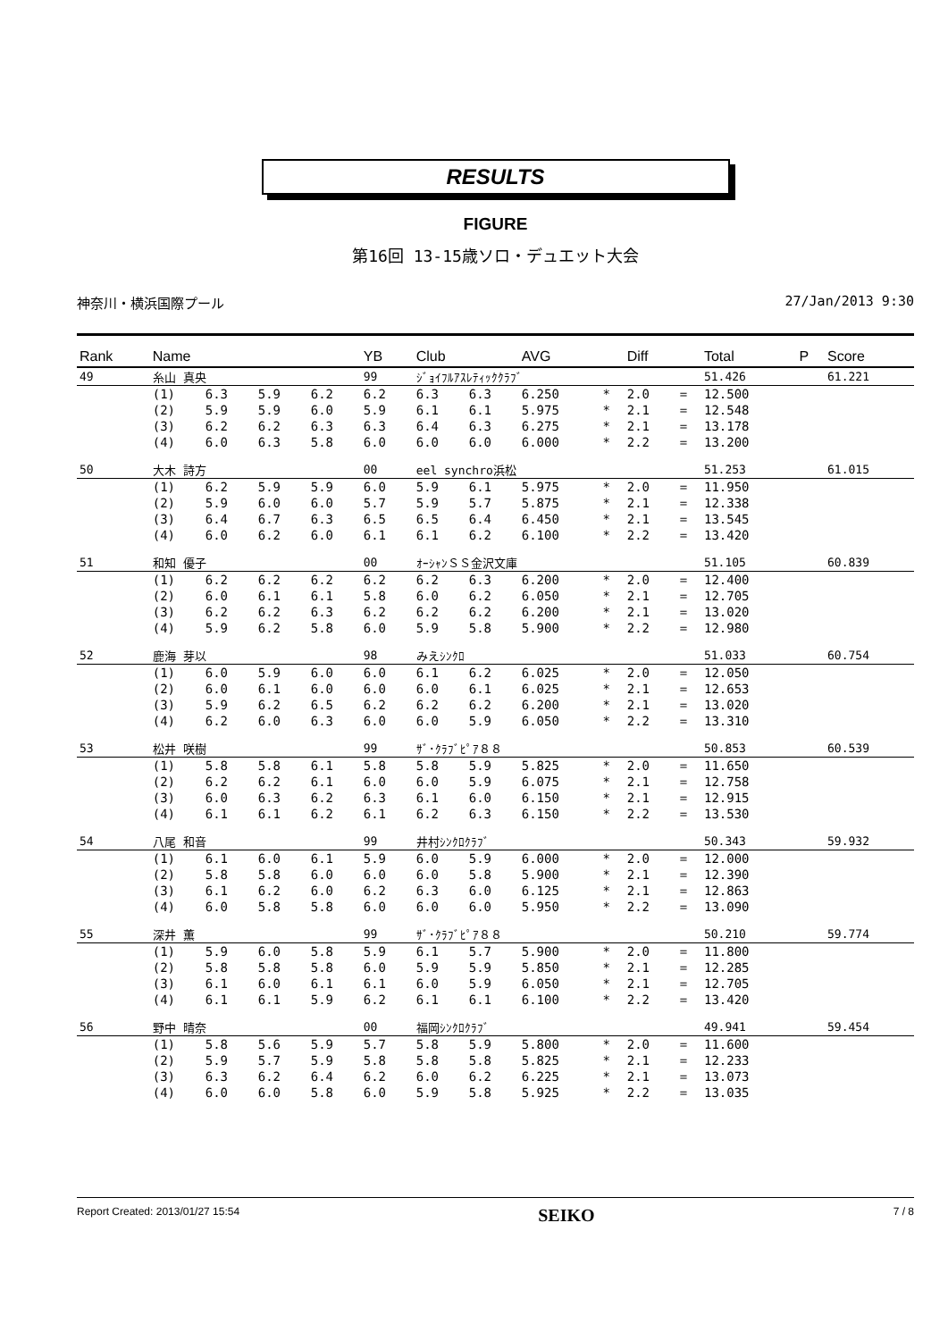RESULTS
FIGURE
第16回 13-15歳ソロ・デュエット大会
神奈川・横浜国際プール 27/Jan/2013 9:30
| Rank | Name | | | | YB | Club | | AVG | | Diff | | Total | P | Score |
| --- | --- | --- | --- | --- | --- | --- | --- | --- | --- | --- | --- | --- | --- | --- |
| 49 | 糸山 真央 | | | | 99 | ｼﾞｮｲﾌﾙｱｽﾚﾃｨｯｸｸﾗﾌﾞ | | | | | | 51.426 | | 61.221 |
| | (1) | 6.3 | 5.9 | 6.2 | 6.2 | 6.3 | 6.3 | 6.250 | * | 2.0 | = | 12.500 | | |
| | (2) | 5.9 | 5.9 | 6.0 | 5.9 | 6.1 | 6.1 | 5.975 | * | 2.1 | = | 12.548 | | |
| | (3) | 6.2 | 6.2 | 6.3 | 6.3 | 6.4 | 6.3 | 6.275 | * | 2.1 | = | 13.178 | | |
| | (4) | 6.0 | 6.3 | 5.8 | 6.0 | 6.0 | 6.0 | 6.000 | * | 2.2 | = | 13.200 | | |
| 50 | 大木 詩方 | | | | 00 | eel synchro浜松 | | | | | | 51.253 | | 61.015 |
| | (1) | 6.2 | 5.9 | 5.9 | 6.0 | 5.9 | 6.1 | 5.975 | * | 2.0 | = | 11.950 | | |
| | (2) | 5.9 | 6.0 | 6.0 | 5.7 | 5.9 | 5.7 | 5.875 | * | 2.1 | = | 12.338 | | |
| | (3) | 6.4 | 6.7 | 6.3 | 6.5 | 6.5 | 6.4 | 6.450 | * | 2.1 | = | 13.545 | | |
| | (4) | 6.0 | 6.2 | 6.0 | 6.1 | 6.1 | 6.2 | 6.100 | * | 2.2 | = | 13.420 | | |
| 51 | 和知 優子 | | | | 00 | ｵｰｼｬﾝＳＳ金沢文庫 | | | | | | 51.105 | | 60.839 |
| | (1) | 6.2 | 6.2 | 6.2 | 6.2 | 6.2 | 6.3 | 6.200 | * | 2.0 | = | 12.400 | | |
| | (2) | 6.0 | 6.1 | 6.1 | 5.8 | 6.0 | 6.2 | 6.050 | * | 2.1 | = | 12.705 | | |
| | (3) | 6.2 | 6.2 | 6.3 | 6.2 | 6.2 | 6.2 | 6.200 | * | 2.1 | = | 13.020 | | |
| | (4) | 5.9 | 6.2 | 5.8 | 6.0 | 5.9 | 5.8 | 5.900 | * | 2.2 | = | 12.980 | | |
| 52 | 鹿海 芽以 | | | | 98 | みえｼﾝｸﾛ | | | | | | 51.033 | | 60.754 |
| | (1) | 6.0 | 5.9 | 6.0 | 6.0 | 6.1 | 6.2 | 6.025 | * | 2.0 | = | 12.050 | | |
| | (2) | 6.0 | 6.1 | 6.0 | 6.0 | 6.0 | 6.1 | 6.025 | * | 2.1 | = | 12.653 | | |
| | (3) | 5.9 | 6.2 | 6.5 | 6.2 | 6.2 | 6.2 | 6.200 | * | 2.1 | = | 13.020 | | |
| | (4) | 6.2 | 6.0 | 6.3 | 6.0 | 6.0 | 5.9 | 6.050 | * | 2.2 | = | 13.310 | | |
| 53 | 松井 咲樹 | | | | 99 | ｻﾞ･ｸﾗﾌﾞﾋﾟｱ８８ | | | | | | 50.853 | | 60.539 |
| | (1) | 5.8 | 5.8 | 6.1 | 5.8 | 5.8 | 5.9 | 5.825 | * | 2.0 | = | 11.650 | | |
| | (2) | 6.2 | 6.2 | 6.1 | 6.0 | 6.0 | 5.9 | 6.075 | * | 2.1 | = | 12.758 | | |
| | (3) | 6.0 | 6.3 | 6.2 | 6.3 | 6.1 | 6.0 | 6.150 | * | 2.1 | = | 12.915 | | |
| | (4) | 6.1 | 6.1 | 6.2 | 6.1 | 6.2 | 6.3 | 6.150 | * | 2.2 | = | 13.530 | | |
| 54 | 八尾 和音 | | | | 99 | 井村ｼﾝｸﾛｸﾗﾌﾞ | | | | | | 50.343 | | 59.932 |
| | (1) | 6.1 | 6.0 | 6.1 | 5.9 | 6.0 | 5.9 | 6.000 | * | 2.0 | = | 12.000 | | |
| | (2) | 5.8 | 5.8 | 6.0 | 6.0 | 6.0 | 5.8 | 5.900 | * | 2.1 | = | 12.390 | | |
| | (3) | 6.1 | 6.2 | 6.0 | 6.2 | 6.3 | 6.0 | 6.125 | * | 2.1 | = | 12.863 | | |
| | (4) | 6.0 | 5.8 | 5.8 | 6.0 | 6.0 | 6.0 | 5.950 | * | 2.2 | = | 13.090 | | |
| 55 | 深井 薫 | | | | 99 | ｻﾞ･ｸﾗﾌﾞﾋﾟｱ８８ | | | | | | 50.210 | | 59.774 |
| | (1) | 5.9 | 6.0 | 5.8 | 5.9 | 6.1 | 5.7 | 5.900 | * | 2.0 | = | 11.800 | | |
| | (2) | 5.8 | 5.8 | 5.8 | 6.0 | 5.9 | 5.9 | 5.850 | * | 2.1 | = | 12.285 | | |
| | (3) | 6.1 | 6.0 | 6.1 | 6.1 | 6.0 | 5.9 | 6.050 | * | 2.1 | = | 12.705 | | |
| | (4) | 6.1 | 6.1 | 5.9 | 6.2 | 6.1 | 6.1 | 6.100 | * | 2.2 | = | 13.420 | | |
| 56 | 野中 晴奈 | | | | 00 | 福岡ｼﾝｸﾛｸﾗﾌﾞ | | | | | | 49.941 | | 59.454 |
| | (1) | 5.8 | 5.6 | 5.9 | 5.7 | 5.8 | 5.9 | 5.800 | * | 2.0 | = | 11.600 | | |
| | (2) | 5.9 | 5.7 | 5.9 | 5.8 | 5.8 | 5.8 | 5.825 | * | 2.1 | = | 12.233 | | |
| | (3) | 6.3 | 6.2 | 6.4 | 6.2 | 6.0 | 6.2 | 6.225 | * | 2.1 | = | 13.073 | | |
| | (4) | 6.0 | 6.0 | 5.8 | 6.0 | 5.9 | 5.8 | 5.925 | * | 2.2 | = | 13.035 | | |
Report Created: 2013/01/27 15:54 SEIKO 7 / 8